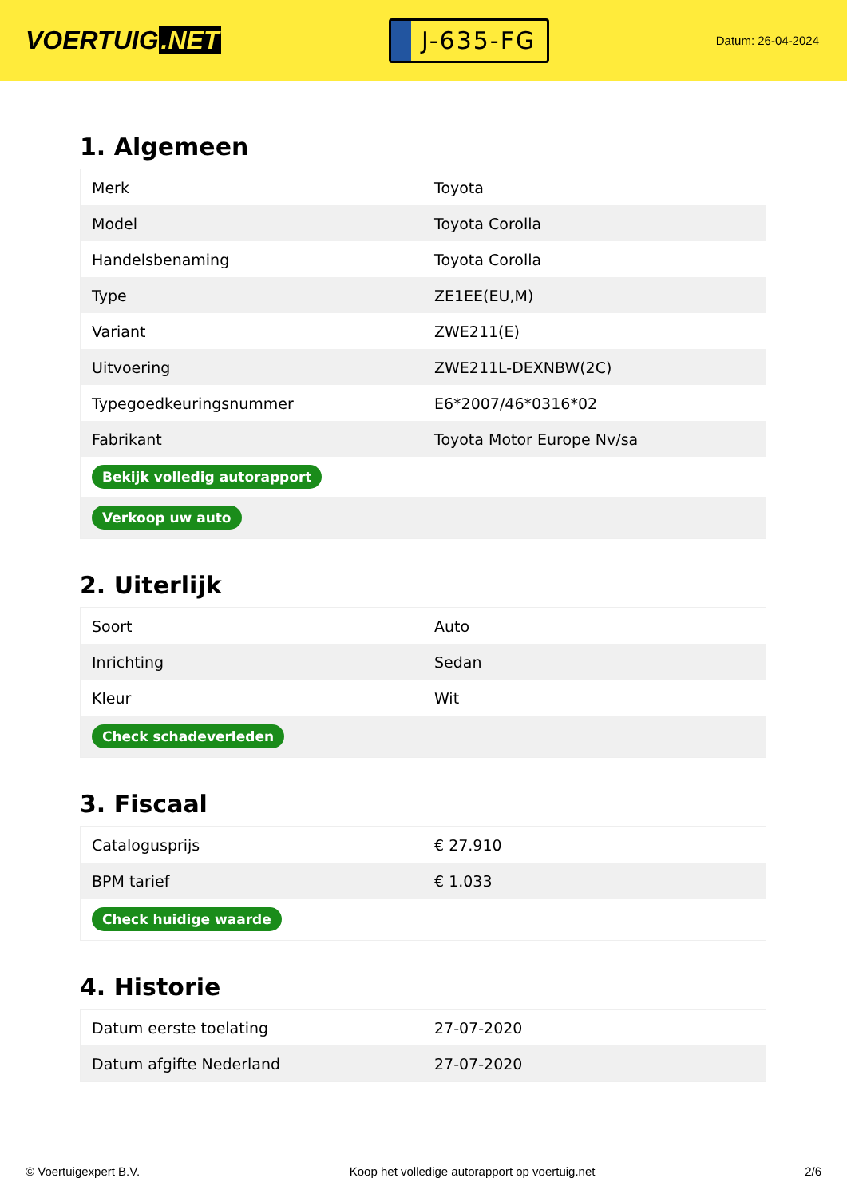VOERTUIG.NET
J-635-FG
Datum: 26-04-2024
1. Algemeen
| Merk | Toyota |
| Model | Toyota Corolla |
| Handelsbenaming | Toyota Corolla |
| Type | ZE1EE(EU,M) |
| Variant | ZWE211(E) |
| Uitvoering | ZWE211L-DEXNBW(2C) |
| Typegoedkeuringsnummer | E6*2007/46*0316*02 |
| Fabrikant | Toyota Motor Europe Nv/sa |
| Bekijk volledig autorapport | |
| Verkoop uw auto | |
2. Uiterlijk
| Soort | Auto |
| Inrichting | Sedan |
| Kleur | Wit |
| Check schadeverleden | |
3. Fiscaal
| Catalogusprijs | € 27.910 |
| BPM tarief | € 1.033 |
| Check huidige waarde | |
4. Historie
| Datum eerste toelating | 27-07-2020 |
| Datum afgifte Nederland | 27-07-2020 |
© Voertuigexpert B.V. Koop het volledige autorapport op voertuig.net 2/6